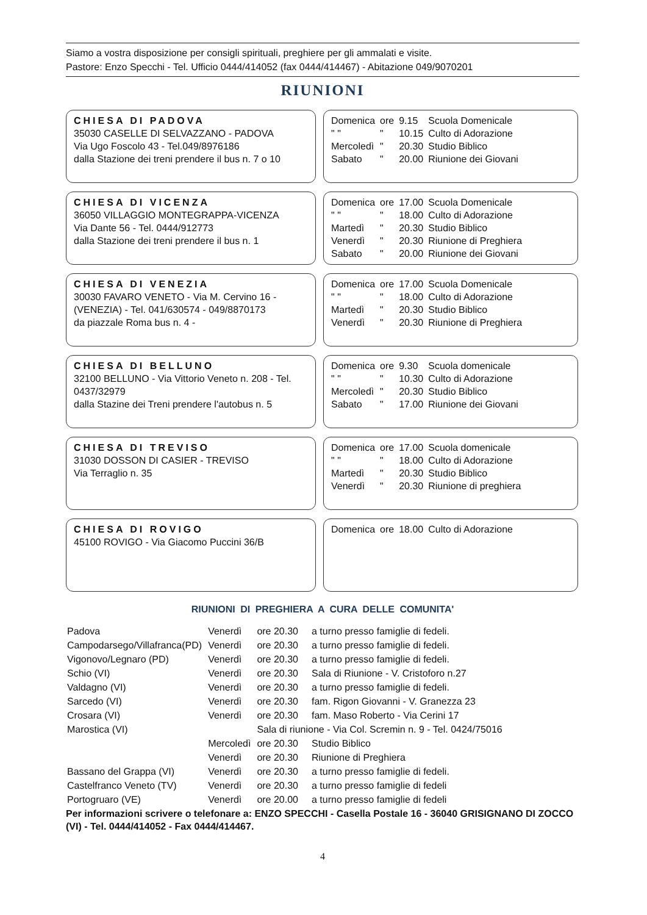Siamo a vostra disposizione per consigli spirituali, preghiere per gli ammalati e visite.
Pastore: Enzo Specchi - Tel. Ufficio 0444/414052 (fax 0444/414467) - Abitazione 049/9070201
RIUNIONI
CHIESA DI PADOVA
35030 CASELLE DI SELVAZZANO - PADOVA
Via Ugo Foscolo 43 - Tel.049/8976186
dalla Stazione dei treni prendere il bus n. 7 o 10
| Domenica | ore | 9.15 | Scuola Domenicale |
| " " | " | 10.15 | Culto di Adorazione |
| Mercoledì | " | 20.30 | Studio Biblico |
| Sabato | " | 20.00 | Riunione dei Giovani |
CHIESA DI VICENZA
36050 VILLAGGIO MONTEGRAPPA-VICENZA
Via Dante 56 - Tel. 0444/912773
dalla Stazione dei treni prendere il bus n. 1
| Domenica | ore | 17.00 | Scuola Domenicale |
| " " | " | 18.00 | Culto di Adorazione |
| Martedì | " | 20.30 | Studio Biblico |
| Venerdì | " | 20.30 | Riunione di Preghiera |
| Sabato | " | 20.00 | Riunione dei Giovani |
CHIESA DI VENEZIA
30030 FAVARO VENETO - Via M. Cervino 16 - (VENEZIA) - Tel. 041/630574 - 049/8870173
da piazzale Roma bus n. 4 -
| Domenica | ore | 17.00 | Scuola Domenicale |
| " " | " | 18.00 | Culto di Adorazione |
| Martedì | " | 20.30 | Studio Biblico |
| Venerdì | " | 20.30 | Riunione di Preghiera |
CHIESA DI BELLUNO
32100 BELLUNO - Via Vittorio Veneto n. 208 - Tel. 0437/32979
dalla Stazine dei Treni prendere l'autobus n. 5
| Domenica | ore | 9.30 | Scuola domenicale |
| " " | " | 10.30 | Culto di Adorazione |
| Mercoledì | " | 20.30 | Studio Biblico |
| Sabato | " | 17.00 | Riunione dei Giovani |
CHIESA DI TREVISO
31030 DOSSON DI CASIER - TREVISO
Via Terraglio n. 35
| Domenica | ore | 17.00 | Scuola domenicale |
| " " | " | 18.00 | Culto di Adorazione |
| Martedì | " | 20.30 | Studio Biblico |
| Venerdì | " | 20.30 | Riunione di preghiera |
CHIESA DI ROVIGO
45100 ROVIGO - Via Giacomo Puccini 36/B
| Domenica | ore | 18.00 | Culto di Adorazione |
RIUNIONI DI PREGHIERA A CURA DELLE COMUNITA'
| Padova | Venerdì | ore 20.30 | a turno presso famiglie di fedeli. |
| Campodarsego/Villafranca(PD) | Venerdì | ore 20.30 | a turno presso famiglie di fedeli. |
| Vigonovo/Legnaro (PD) | Venerdì | ore 20.30 | a turno presso famiglie di fedeli. |
| Schio (VI) | Venerdì | ore 20.30 | Sala di Riunione - V. Cristoforo n.27 |
| Valdagno (VI) | Venerdì | ore 20.30 | a turno presso famiglie di fedeli. |
| Sarcedo (VI) | Venerdì | ore 20.30 | fam. Rigon Giovanni - V. Granezza 23 |
| Crosara (VI) | Venerdì | ore 20.30 | fam. Maso Roberto - Via Cerini 17 |
| Marostica (VI) | | Sala di riunione - Via Col. Scremin n. 9 - Tel. 0424/75016 | |
| | Mercoledì | ore 20.30 | Studio Biblico |
| | Venerdì | ore 20.30 | Riunione di Preghiera |
| Bassano del Grappa (VI) | Venerdì | ore 20.30 | a turno presso famiglie di fedeli. |
| Castelfranco Veneto (TV) | Venerdì | ore 20.30 | a turno presso famiglie di fedeli |
| Portogruaro (VE) | Venerdì | ore 20.00 | a turno presso famiglie di fedeli |
Per informazioni scrivere o telefonare a: ENZO SPECCHI - Casella Postale 16 - 36040 GRISIGNANO DI ZOCCO (VI) - Tel. 0444/414052 - Fax 0444/414467.
4